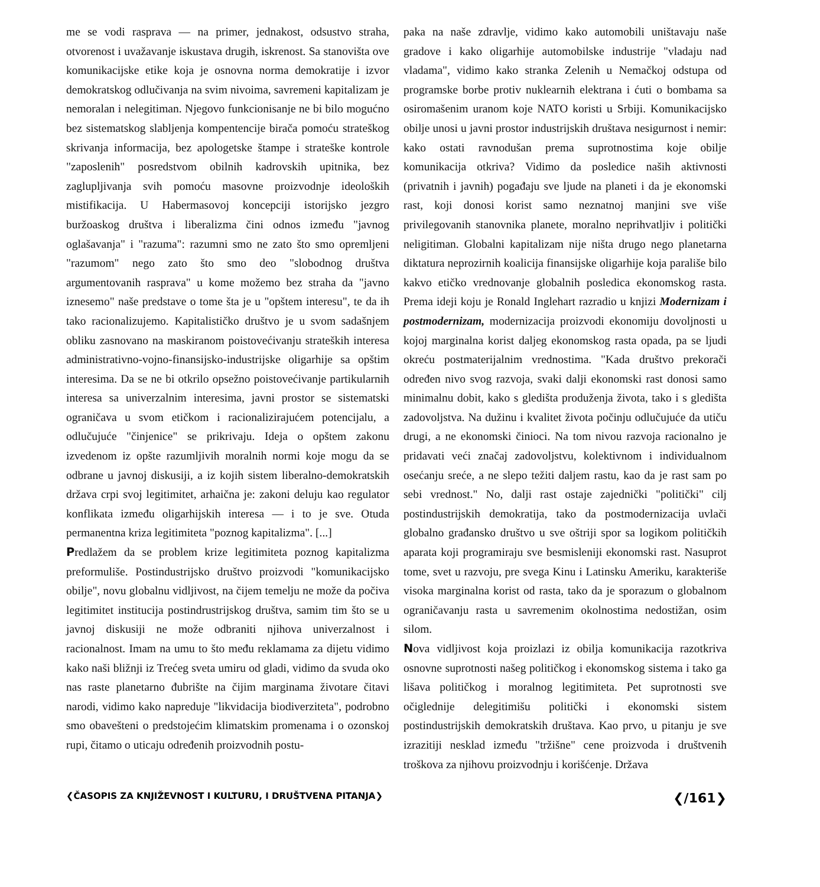me se vodi rasprava — na primer, jednakost, odsustvo straha, otvorenost i uvažavanje iskustava drugih, iskrenost. Sa stanovišta ove komunikacijske etike koja je osnovna norma demokratije i izvor demokratskog odlučivanja na svim nivoima, savremeni kapitalizam je nemoralan i nelegitiman. Njegovo funkcionisanje ne bi bilo mogućno bez sistematskog slabljenja kompentencije birača pomoću strateškog skrivanja informacija, bez apologetske štampe i strateške kontrole "zaposlenih" posredstvom obilnih kadrovskih upitnika, bez zaglupljivanja svih pomoću masovne proizvodnje ideoloških mistifikacija. U Habermasovoj koncepciji istorijsko jezgro buržoaskog društva i liberalizma čini odnos između "javnog oglašavanja" i "razuma": razumni smo ne zato što smo opremljeni "razumom" nego zato što smo deo "slobodnog društva argumentovanih rasprava" u kome možemo bez straha da "javno iznesemo" naše predstave o tome šta je u "opštem interesu", te da ih tako racionalizujemo. Kapitalističko društvo je u svom sadašnjem obliku zasnovano na maskiranom poistovećivanju strateških interesa administrativno-vojno-finansijsko-industrijske oligarhije sa opštim interesima. Da se ne bi otkrilo opsežno poistovećivanje partikularnih interesa sa univerzalnim interesima, javni prostor se sistematski ograničava u svom etičkom i racionalizirajućem potencijalu, a odlučujuće "činjenice" se prikrivaju. Ideja o opštem zakonu izvedenom iz opšte razumljivih moralnih normi koje mogu da se odbrane u javnoj diskusiji, a iz kojih sistem liberalno-demokratskih država crpi svoj legitimitet, arhaična je: zakoni deluju kao regulator konflikata između oligarhijskih interesa — i to je sve. Otuda permanentna kriza legitimiteta "poznog kapitalizma". [...]
Predlažem da se problem krize legitimiteta poznog kapitalizma preformuliše. Postindustrijsko društvo proizvodi "komunikacijsko obilje", novu globalnu vidljivost, na čijem temelju ne može da počiva legitimitet institucija postindrustrijskog društva, samim tim što se u javnoj diskusiji ne može odbraniti njihova univerzalnost i racionalnost. Imam na umu to što među reklamama za dijetu vidimo kako naši bližnji iz Trećeg sveta umiru od gladi, vidimo da svuda oko nas raste planetarno đubrište na čijim marginama životare čitavi narodi, vidimo kako napreduje "likvidacija biodiverziteta", podrobno smo obavešteni o predstojećim klimatskim promenama i o ozonskoj rupi, čitamo o uticaju određenih proizvodnih postu-
paka na naše zdravlje, vidimo kako automobili uništavaju naše gradove i kako oligarhije automobilske industrije "vladaju nad vladama", vidimo kako stranka Zelenih u Nemačkoj odstupa od programske borbe protiv nuklearnih elektrana i ćuti o bombama sa osiromašenim uranom koje NATO koristi u Srbiji. Komunikacijsko obilje unosi u javni prostor industrijskih društava nesigurnost i nemir: kako ostati ravnodušan prema suprotnostima koje obilje komunikacija otkriva? Vidimo da posledice naših aktivnosti (privatnih i javnih) pogađaju sve ljude na planeti i da je ekonomski rast, koji donosi korist samo neznatnoj manjini sve više privilegovanih stanovnika planete, moralno neprihvatljiv i politički neligitiman. Globalni kapitalizam nije ništa drugo nego planetarna diktatura neprozirnih koalicija finansijske oligarhije koja parališe bilo kakvo etičko vrednovanje globalnih posledica ekonomskog rasta. Prema ideji koju je Ronald Inglehart razradio u knjizi Modernizam i postmodernizam, modernizacija proizvodi ekonomiju dovoljnosti u kojoj marginalna korist daljeg ekonomskog rasta opada, pa se ljudi okreću postmaterijalnim vrednostima. "Kada društvo prekorači određen nivo svog razvoja, svaki dalji ekonomski rast donosi samo minimalnu dobit, kako s gledišta produženja života, tako i s gledišta zadovoljstva. Na dužinu i kvalitet života počinju odlučujuće da utiču drugi, a ne ekonomski činioci. Na tom nivou razvoja racionalno je pridavati veći značaj zadovoljstvu, kolektivnom i individualnom osećanju sreće, a ne slepo težiti daljem rastu, kao da je rast sam po sebi vrednost." No, dalji rast ostaje zajednički "politički" cilj postindustrijskih demokratija, tako da postmodernizacija uvlači globalno građansko društvo u sve oštriji spor sa logikom političkih aparata koji programiraju sve besmisleniji ekonomski rast. Nasuprot tome, svet u razvoju, pre svega Kinu i Latinsku Ameriku, karakteriše visoka marginalna korist od rasta, tako da je sporazum o globalnom ograničavanju rasta u savremenim okolnostima nedostižan, osim silom.
Nova vidljivost koja proizlazi iz obilja komunikacija razotkriva osnovne suprotnosti našeg političkog i ekonomskog sistema i tako ga lišava političkog i moralnog legitimiteta. Pet suprotnosti sve očiglednije delegitimišu politički i ekonomski sistem postindustrijskih demokratskih društava. Kao prvo, u pitanju je sve izrazitiji nesklad između "tržišne" cene proizvoda i društvenih troškova za njihovu proizvodnju i korišćenje. Država
❮ČASOPIS ZA KNJIŽEVNOST I KULTURU, I DRUŠTVENA PITANJA❯ ❮/161❯